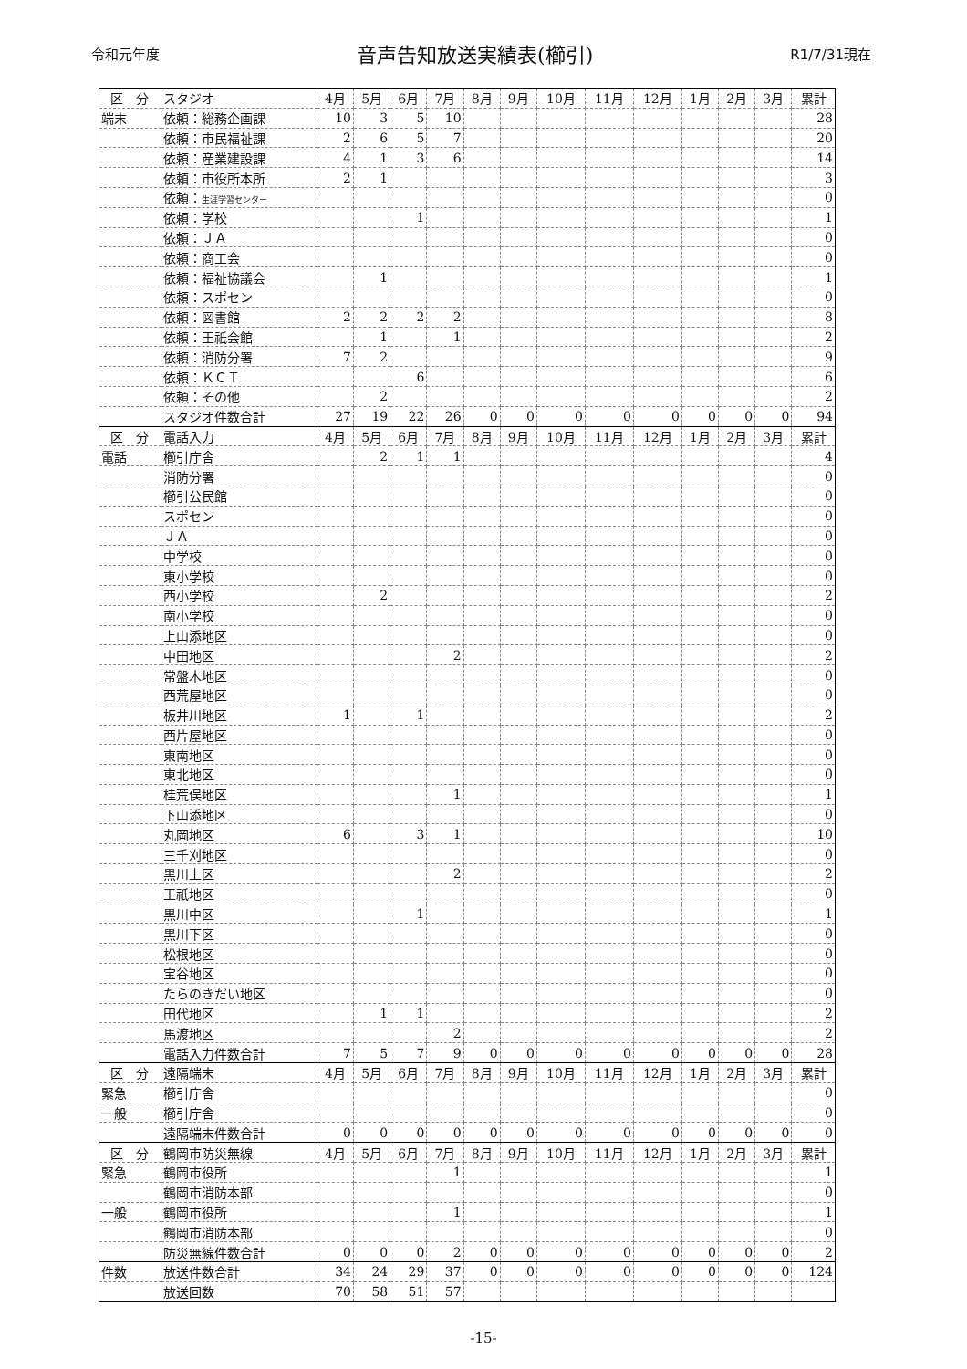令和元年度 音声告知放送実績表(櫛引) R1/7/31現在
| 区 分 | スタジオ | 4月 | 5月 | 6月 | 7月 | 8月 | 9月 | 10月 | 11月 | 12月 | 1月 | 2月 | 3月 | 累計 |
| --- | --- | --- | --- | --- | --- | --- | --- | --- | --- | --- | --- | --- | --- | --- |
| 端末 | 依頼：総務企画課 | 10 | 3 | 5 | 10 | | | | | | | | | 28 |
| | 依頼：市民福祉課 | 2 | 6 | 5 | 7 | | | | | | | | | 20 |
| | 依頼：産業建設課 | 4 | 1 | 3 | 6 | | | | | | | | | 14 |
| | 依頼：市役所本所 | 2 | 1 | | | | | | | | | | | 3 |
| | 依頼： 生涯学習センター | | | | | | | | | | | | | 0 |
| | 依頼：学校 | | | 1 | | | | | | | | | | 1 |
| | 依頼：ＪＡ | | | | | | | | | | | | | 0 |
| | 依頼：商工会 | | | | | | | | | | | | | 0 |
| | 依頼：福祉協議会 | | 1 | | | | | | | | | | | 1 |
| | 依頼：スポセン | | | | | | | | | | | | | 0 |
| | 依頼：図書館 | 2 | 2 | 2 | 2 | | | | | | | | | 8 |
| | 依頼：王祇会館 | | 1 | | 1 | | | | | | | | | 2 |
| | 依頼：消防分署 | 7 | 2 | | | | | | | | | | | 9 |
| | 依頼：ＫＣＴ | | | 6 | | | | | | | | | | 6 |
| | 依頼：その他 | | 2 | | | | | | | | | | | 2 |
| | スタジオ件数合計 | 27 | 19 | 22 | 26 | 0 | 0 | 0 | 0 | 0 | 0 | 0 | 0 | 94 |
| 区 分 | 電話入力 | 4月 | 5月 | 6月 | 7月 | 8月 | 9月 | 10月 | 11月 | 12月 | 1月 | 2月 | 3月 | 累計 |
| 電話 | 櫛引庁舎 | | 2 | 1 | 1 | | | | | | | | | 4 |
| | 消防分署 | | | | | | | | | | | | | 0 |
| | 櫛引公民館 | | | | | | | | | | | | | 0 |
| | スポセン | | | | | | | | | | | | | 0 |
| | ＪＡ | | | | | | | | | | | | | 0 |
| | 中学校 | | | | | | | | | | | | | 0 |
| | 東小学校 | | | | | | | | | | | | | 0 |
| | 西小学校 | | 2 | | | | | | | | | | | 2 |
| | 南小学校 | | | | | | | | | | | | | 0 |
| | 上山添地区 | | | | | | | | | | | | | 0 |
| | 中田地区 | | | | 2 | | | | | | | | | 2 |
| | 常盤木地区 | | | | | | | | | | | | | 0 |
| | 西荒屋地区 | | | | | | | | | | | | | 0 |
| | 板井川地区 | 1 | | 1 | | | | | | | | | | 2 |
| | 西片屋地区 | | | | | | | | | | | | | 0 |
| | 東南地区 | | | | | | | | | | | | | 0 |
| | 東北地区 | | | | | | | | | | | | | 0 |
| | 桂荒俣地区 | | | | 1 | | | | | | | | | 1 |
| | 下山添地区 | | | | | | | | | | | | | 0 |
| | 丸岡地区 | 6 | | 3 | 1 | | | | | | | | | 10 |
| | 三千刈地区 | | | | | | | | | | | | | 0 |
| | 黒川上区 | | | | 2 | | | | | | | | | 2 |
| | 王祇地区 | | | | | | | | | | | | | 0 |
| | 黒川中区 | | | 1 | | | | | | | | | | 1 |
| | 黒川下区 | | | | | | | | | | | | | 0 |
| | 松根地区 | | | | | | | | | | | | | 0 |
| | 宝谷地区 | | | | | | | | | | | | | 0 |
| | たらのきだい地区 | | | | | | | | | | | | | 0 |
| | 田代地区 | | 1 | 1 | | | | | | | | | | 2 |
| | 馬渡地区 | | | | 2 | | | | | | | | | 2 |
| | 電話入力件数合計 | 7 | 5 | 7 | 9 | 0 | 0 | 0 | 0 | 0 | 0 | 0 | 0 | 28 |
| 区 分 | 遠隔端末 | 4月 | 5月 | 6月 | 7月 | 8月 | 9月 | 10月 | 11月 | 12月 | 1月 | 2月 | 3月 | 累計 |
| 緊急 | 櫛引庁舎 | | | | | | | | | | | | | 0 |
| 一般 | 櫛引庁舎 | | | | | | | | | | | | | 0 |
| | 遠隔端末件数合計 | 0 | 0 | 0 | 0 | 0 | 0 | 0 | 0 | 0 | 0 | 0 | 0 | 0 |
| 区 分 | 鶴岡市防災無線 | 4月 | 5月 | 6月 | 7月 | 8月 | 9月 | 10月 | 11月 | 12月 | 1月 | 2月 | 3月 | 累計 |
| 緊急 | 鶴岡市役所 | | | | 1 | | | | | | | | | 1 |
| | 鶴岡市消防本部 | | | | | | | | | | | | | 0 |
| 一般 | 鶴岡市役所 | | | | 1 | | | | | | | | | 1 |
| | 鶴岡市消防本部 | | | | | | | | | | | | | 0 |
| | 防災無線件数合計 | 0 | 0 | 0 | 2 | 0 | 0 | 0 | 0 | 0 | 0 | 0 | 0 | 2 |
| 件数 | 放送件数合計 | 34 | 24 | 29 | 37 | 0 | 0 | 0 | 0 | 0 | 0 | 0 | 0 | 124 |
| | 放送回数 | 70 | 58 | 51 | 57 | | | | | | | | | |
-15-